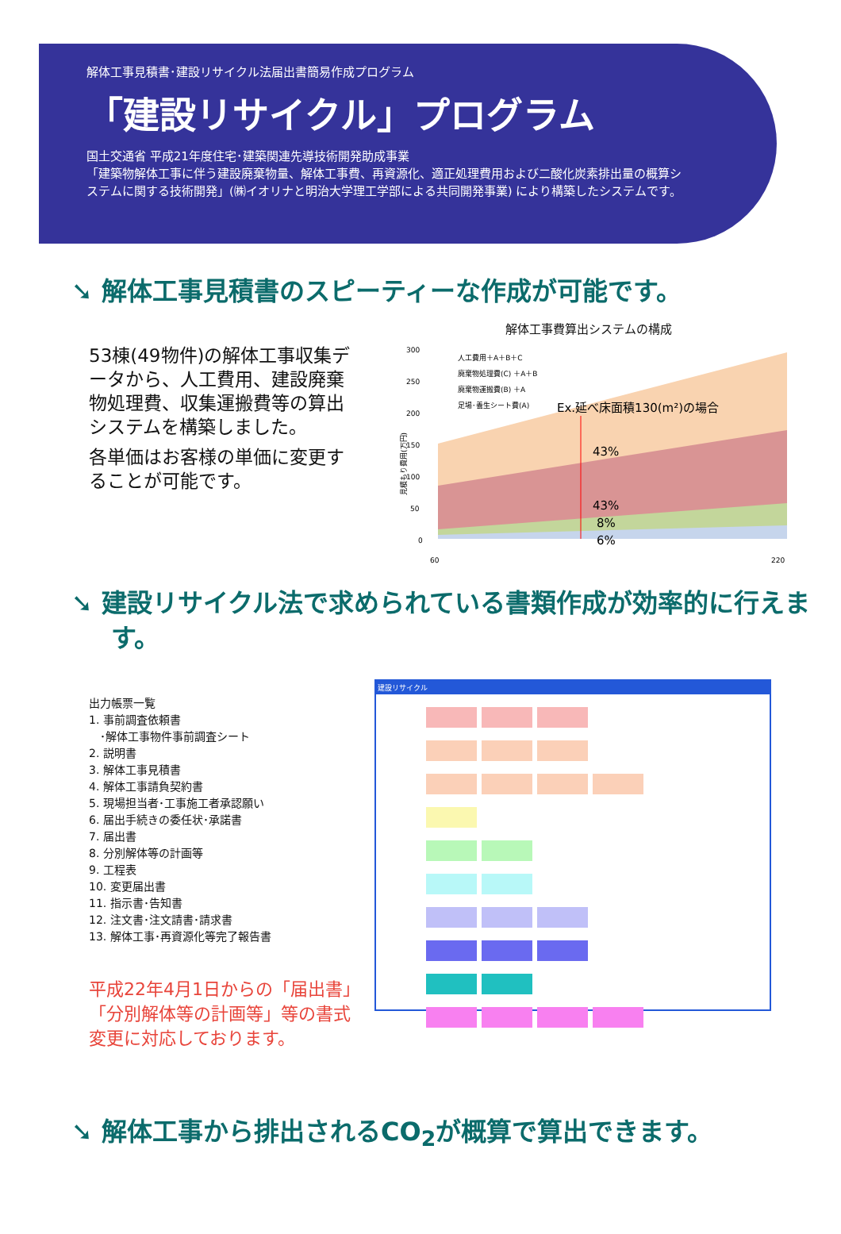解体工事見積書･建設リサイクル法届出書簡易作成プログラム
「建設リサイクル」プログラム
国土交通省 平成21年度住宅･建築関連先導技術開発助成事業
「建築物解体工事に伴う建設廃棄物量、解体工事費、再資源化、適正処理費用および二酸化炭素排出量の概算システムに関する技術開発」(㈱イオリナと明治大学理工学部による共同開発事業) により構築したシステムです。
➘ 解体工事見積書のスピーティーな作成が可能です。
53棟(49物件)の解体工事収集データから、人工費用、建設廃棄物処理費、収集運搬費等の算出システムを構築しました。
各単価はお客様の単価に変更することが可能です。
解体工事費算出システムの構成
見積もり費用(万円)
300
250
200
150
100
50
0
人工費用＋A＋B＋C
廃棄物処理費(C) ＋A＋B
廃棄物運搬費(B) ＋A
足場･養生シート費(A)
Ex.延べ床面積130(m²)の場合
43%
43%
8%
6%
60
220
➘ 建設リサイクル法で求められている書類作成が効率的に行えます。
出力帳票一覧
1. 事前調査依頼書
　･解体工事物件事前調査シート
2. 説明書
3. 解体工事見積書
4. 解体工事請負契約書
5. 現場担当者･工事施工者承認願い
6. 届出手続きの委任状･承諾書
7. 届出書
8. 分別解体等の計画等
9. 工程表
10. 変更届出書
11. 指示書･告知書
12. 注文書･注文請書･請求書
13. 解体工事･再資源化等完了報告書
平成22年4月1日からの「届出書」「分別解体等の計画等」等の書式変更に対応しております。
建設リサイクル
➘ 解体工事から排出されるCO<sub>2</sub>が概算で算出できます。